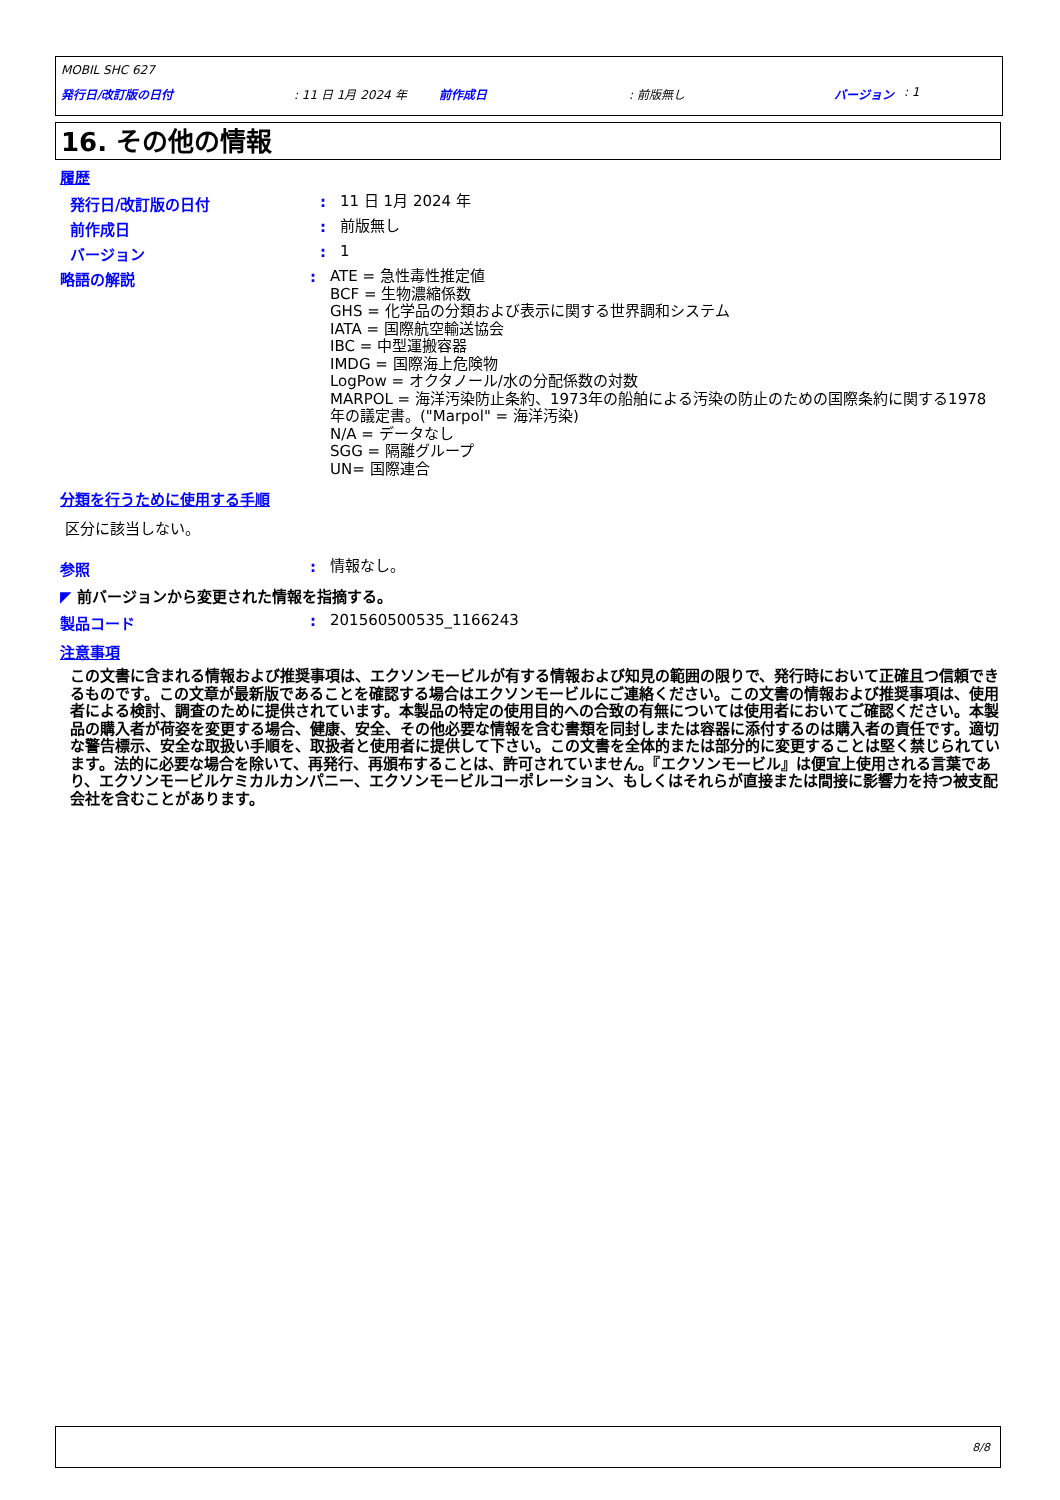MOBIL SHC 627
発行日/改訂版の日付: 11 日 1月 2024 年 前作成日: 前版無し バージョン: 1
16. その他の情報
履歴
発行日/改訂版の日付: 11 日 1月 2024 年
前作成日: 前版無し
バージョン: 1
略語の解説: ATE = 急性毒性推定値
BCF = 生物濃縮係数
GHS = 化学品の分類および表示に関する世界調和システム
IATA = 国際航空輸送協会
IBC = 中型運搬容器
IMDG = 国際海上危険物
LogPow = オクタノール/水の分配係数の対数
MARPOL = 海洋汚染防止条約、1973年の船舶による汚染の防止のための国際条約に関する1978年の議定書。("Marpol" = 海洋汚染)
N/A = データなし
SGG = 隔離グループ
UN= 国際連合
分類を行うために使用する手順
区分に該当しない。
参照: 情報なし。
◤ 前バージョンから変更された情報を指摘する。
製品コード: 201560500535_1166243
注意事項
この文書に含まれる情報および推奨事項は、エクソンモービルが有する情報および知見の範囲の限りで、発行時において正確且つ信頼できるものです。この文章が最新版であることを確認する場合はエクソンモービルにご連絡ください。この文書の情報および推奨事項は、使用者による検討、調査のために提供されています。本製品の特定の使用目的への合致の有無については使用者においてご確認ください。本製品の購入者が荷姿を変更する場合、健康、安全、その他必要な情報を含む書類を同封しまたは容器に添付するのは購入者の責任です。適切な警告標示、安全な取扱い手順を、取扱者と使用者に提供して下さい。この文書を全体的または部分的に変更することは堅く禁じられています。法的に必要な場合を除いて、再発行、再頒布することは、許可されていません。『エクソンモービル』は便宜上使用される言葉であり、エクソンモービルケミカルカンパニー、エクソンモービルコーポレーション、もしくはそれらが直接または間接に影響力を持つ被支配会社を含むことがあります。
8/8